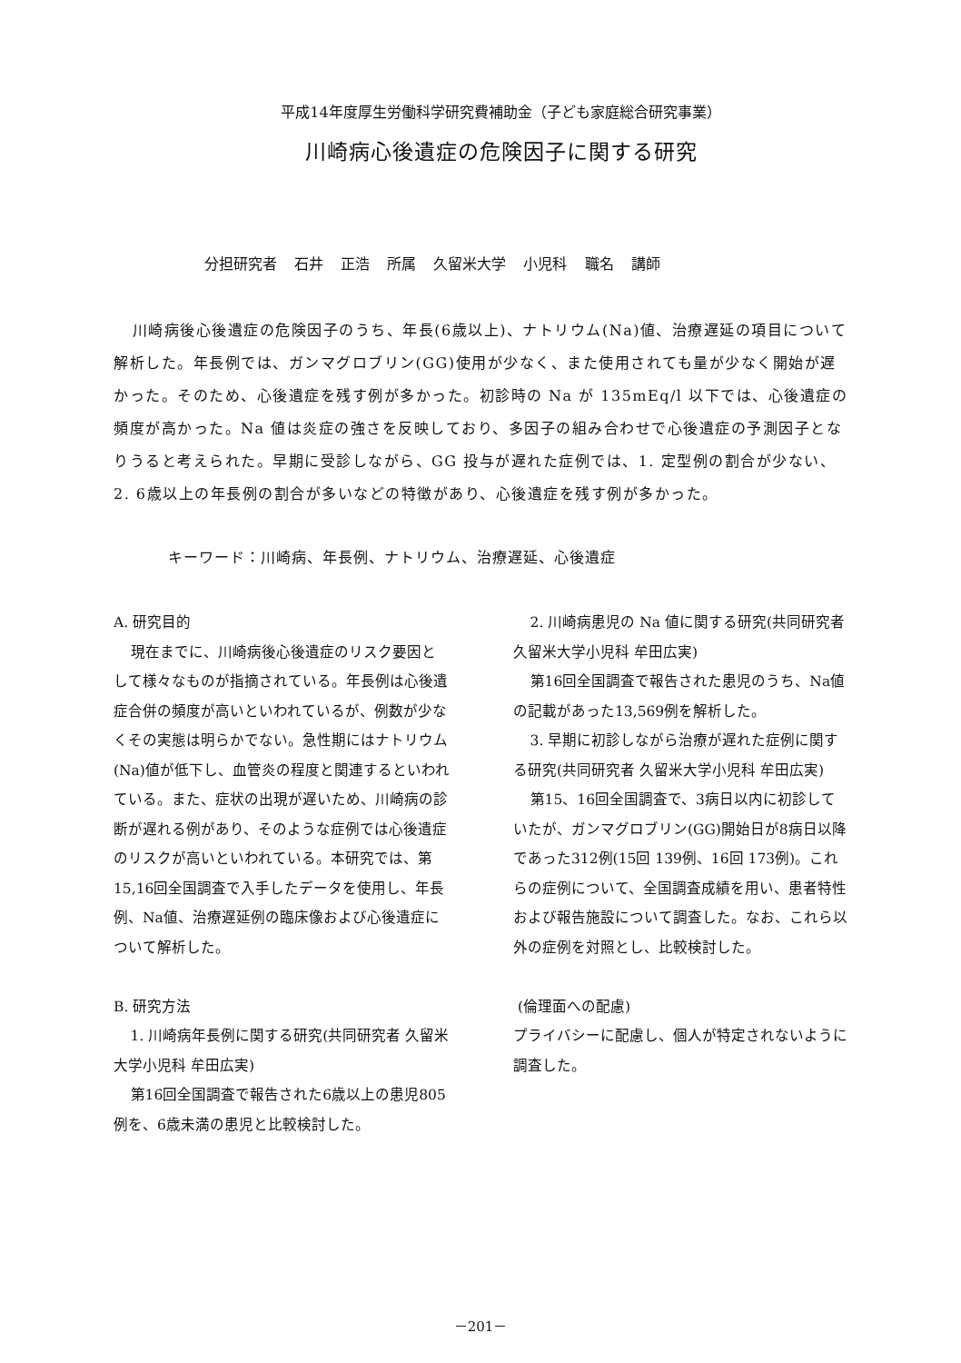平成14年度厚生労働科学研究費補助金（子ども家庭総合研究事業）
川崎病心後遺症の危険因子に関する研究
分担研究者 石井 正浩 所属 久留米大学 小児科 職名 講師
川崎病後心後遺症の危険因子のうち、年長(6歳以上)、ナトリウム(Na)値、治療遅延の項目について解析した。年長例では、ガンマグロブリン(GG)使用が少なく、また使用されても量が少なく開始が遅かった。そのため、心後遺症を残す例が多かった。初診時の Na が 135mEq/l 以下では、心後遺症の頻度が高かった。Na 値は炎症の強さを反映しており、多因子の組み合わせで心後遺症の予測因子となりうると考えられた。早期に受診しながら、GG 投与が遅れた症例では、1. 定型例の割合が少ない、2. 6歳以上の年長例の割合が多いなどの特徴があり、心後遺症を残す例が多かった。
キーワード：川崎病、年長例、ナトリウム、治療遅延、心後遺症
A. 研究目的
現在までに、川崎病後心後遺症のリスク要因として様々なものが指摘されている。年長例は心後遺症合併の頻度が高いといわれているが、例数が少なくその実態は明らかでない。急性期にはナトリウム(Na)値が低下し、血管炎の程度と関連するといわれている。また、症状の出現が遅いため、川崎病の診断が遅れる例があり、そのような症例では心後遺症のリスクが高いといわれている。本研究では、第15,16回全国調査で入手したデータを使用し、年長例、Na値、治療遅延例の臨床像および心後遺症について解析した。
B. 研究方法
1. 川崎病年長例に関する研究(共同研究者 久留米大学小児科 牟田広実)
第16回全国調査で報告された6歳以上の患児805例を、6歳未満の患児と比較検討した。
2. 川崎病患児の Na 値に関する研究(共同研究者 久留米大学小児科 牟田広実)
第16回全国調査で報告された患児のうち、Na値の記載があった13,569例を解析した。
3. 早期に初診しながら治療が遅れた症例に関する研究(共同研究者 久留米大学小児科 牟田広実)
第15、16回全国調査で、3病日以内に初診していたが、ガンマグロブリン(GG)開始日が8病日以降であった312例(15回 139例、16回 173例)。これらの症例について、全国調査成績を用い、患者特性および報告施設について調査した。なお、これら以外の症例を対照とし、比較検討した。
(倫理面への配慮)
プライバシーに配慮し、個人が特定されないように調査した。
－201－